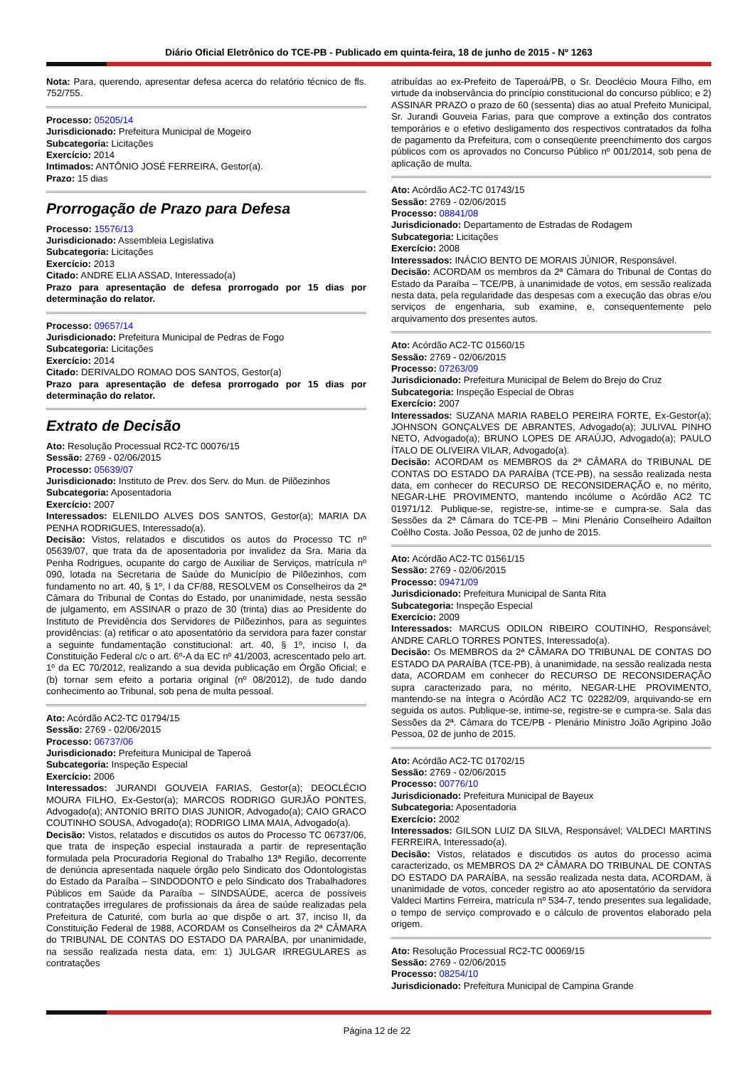Diário Oficial Eletrônico do TCE-PB - Publicado em quinta-feira, 18 de junho de 2015 - Nº 1263
Nota: Para, querendo, apresentar defesa acerca do relatório técnico de fls. 752/755.
Processo: 05205/14
Jurisdicionado: Prefeitura Municipal de Mogeiro
Subcategoria: Licitações
Exercício: 2014
Intimados: ANTÔNIO JOSÉ FERREIRA, Gestor(a).
Prazo: 15 dias
Prorrogação de Prazo para Defesa
Processo: 15576/13
Jurisdicionado: Assembleia Legislativa
Subcategoria: Licitações
Exercício: 2013
Citado: ANDRE ELIA ASSAD, Interessado(a)
Prazo para apresentação de defesa prorrogado por 15 dias por determinação do relator.
Processo: 09657/14
Jurisdicionado: Prefeitura Municipal de Pedras de Fogo
Subcategoria: Licitações
Exercício: 2014
Citado: DERIVALDO ROMAO DOS SANTOS, Gestor(a)
Prazo para apresentação de defesa prorrogado por 15 dias por determinação do relator.
Extrato de Decisão
Ato: Resolução Processual RC2-TC 00076/15
Sessão: 2769 - 02/06/2015
Processo: 05639/07
Jurisdicionado: Instituto de Prev. dos Serv. do Mun. de Pilõezinhos
Subcategoria: Aposentadoria
Exercício: 2007
Interessados: ELENILDO ALVES DOS SANTOS, Gestor(a); MARIA DA PENHA RODRIGUES, Interessado(a).
Decisão: Vistos, relatados e discutidos os autos do Processo TC nº 05639/07, que trata da de aposentadoria por invalidez da Sra. Maria da Penha Rodrigues, ocupante do cargo de Auxiliar de Serviços, matrícula nº 090, lotada na Secretaria de Saúde do Município de Pilõezinhos, com fundamento no art. 40, § 1º, I da CF/88, RESOLVEM os Conselheiros da 2ª Câmara do Tribunal de Contas do Estado, por unanimidade, nesta sessão de julgamento, em ASSINAR o prazo de 30 (trinta) dias ao Presidente do Instituto de Previdência dos Servidores de Pilõezinhos, para as seguintes providências: (a) retificar o ato aposentatório da servidora para fazer constar a seguinte fundamentação constitucional: art. 40, § 1º, inciso I, da Constituição Federal c/c o art. 6º-A da EC nº 41/2003, acrescentado pelo art. 1º da EC 70/2012, realizando a sua devida publicação em Órgão Oficial; e (b) tornar sem efeito a portaria original (nº 08/2012), de tudo dando conhecimento ao Tribunal, sob pena de multa pessoal.
Ato: Acórdão AC2-TC 01794/15
Sessão: 2769 - 02/06/2015
Processo: 06737/06
Jurisdicionado: Prefeitura Municipal de Taperoá
Subcategoria: Inspeção Especial
Exercício: 2006
Interessados: JURANDI GOUVEIA FARIAS, Gestor(a); DEOCLÉCIO MOURA FILHO, Ex-Gestor(a); MARCOS RODRIGO GURJÃO PONTES, Advogado(a); ANTONIO BRITO DIAS JUNIOR, Advogado(a); CAIO GRACO COUTINHO SOUSA, Advogado(a); RODRIGO LIMA MAIA, Advogado(a).
Decisão: Vistos, relatados e discutidos os autos do Processo TC 06737/06, que trata de inspeção especial instaurada a partir de representação formulada pela Procuradoria Regional do Trabalho 13ª Região, decorrente de denúncia apresentada naquele órgão pelo Sindicato dos Odontologistas do Estado da Paraíba – SINDODONTO e pelo Sindicato dos Trabalhadores Públicos em Saúde da Paraíba – SINDSAÚDE, acerca de possíveis contratações irregulares de profissionais da área de saúde realizadas pela Prefeitura de Caturité, com burla ao que dispõe o art. 37, inciso II, da Constituição Federal de 1988, ACORDAM os Conselheiros da 2ª CÂMARA do TRIBUNAL DE CONTAS DO ESTADO DA PARAÍBA, por unanimidade, na sessão realizada nesta data, em: 1) JULGAR IRREGULARES as contratações
atribuídas ao ex-Prefeito de Taperoá/PB, o Sr. Deoclécio Moura Filho, em virtude da inobservância do princípio constitucional do concurso público; e 2) ASSINAR PRAZO o prazo de 60 (sessenta) dias ao atual Prefeito Municipal, Sr. Jurandi Gouveia Farias, para que comprove a extinção dos contratos temporários e o efetivo desligamento dos respectivos contratados da folha de pagamento da Prefeitura, com o conseqüente preenchimento dos cargos públicos com os aprovados no Concurso Público nº 001/2014, sob pena de aplicação de multa.
Ato: Acórdão AC2-TC 01743/15
Sessão: 2769 - 02/06/2015
Processo: 08841/08
Jurisdicionado: Departamento de Estradas de Rodagem
Subcategoria: Licitações
Exercício: 2008
Interessados: INÁCIO BENTO DE MORAIS JÚNIOR, Responsável.
Decisão: ACORDAM os membros da 2ª Câmara do Tribunal de Contas do Estado da Paraíba – TCE/PB, à unanimidade de votos, em sessão realizada nesta data, pela regularidade das despesas com a execução das obras e/ou serviços de engenharia, sub examine, e, consequentemente pelo arquivamento dos presentes autos.
Ato: Acórdão AC2-TC 01560/15
Sessão: 2769 - 02/06/2015
Processo: 07263/09
Jurisdicionado: Prefeitura Municipal de Belem do Brejo do Cruz
Subcategoria: Inspeção Especial de Obras
Exercício: 2007
Interessados: SUZANA MARIA RABELO PEREIRA FORTE, Ex-Gestor(a); JOHNSON GONÇALVES DE ABRANTES, Advogado(a); JULIVAL PINHO NETO, Advogado(a); BRUNO LOPES DE ARAÚJO, Advogado(a); PAULO ÍTALO DE OLIVEIRA VILAR, Advogado(a).
Decisão: ACORDAM os MEMBROS da 2ª CÂMARA do TRIBUNAL DE CONTAS DO ESTADO DA PARAÍBA (TCE-PB), na sessão realizada nesta data, em conhecer do RECURSO DE RECONSIDERAÇÃO e, no mérito, NEGAR-LHE PROVIMENTO, mantendo incólume o Acórdão AC2 TC 01971/12. Publique-se, registre-se, intime-se e cumpra-se. Sala das Sessões da 2ª Câmara do TCE-PB – Mini Plenário Conselheiro Adailton Coêlho Costa. João Pessoa, 02 de junho de 2015.
Ato: Acórdão AC2-TC 01561/15
Sessão: 2769 - 02/06/2015
Processo: 09471/09
Jurisdicionado: Prefeitura Municipal de Santa Rita
Subcategoria: Inspeção Especial
Exercício: 2009
Interessados: MARCUS ODILON RIBEIRO COUTINHO, Responsável; ANDRE CARLO TORRES PONTES, Interessado(a).
Decisão: Os MEMBROS da 2ª CÂMARA DO TRIBUNAL DE CONTAS DO ESTADO DA PARAÍBA (TCE-PB), à unanimidade, na sessão realizada nesta data, ACORDAM em conhecer do RECURSO DE RECONSIDERAÇÃO supra caracterizado para, no mérito, NEGAR-LHE PROVIMENTO, mantendo-se na íntegra o Acórdão AC2 TC 02282/09, arquivando-se em seguida os autos. Publique-se, intime-se, registre-se e cumpra-se. Sala das Sessões da 2ª. Câmara do TCE/PB - Plenário Ministro João Agripino João Pessoa, 02 de junho de 2015.
Ato: Acórdão AC2-TC 01702/15
Sessão: 2769 - 02/06/2015
Processo: 00776/10
Jurisdicionado: Prefeitura Municipal de Bayeux
Subcategoria: Aposentadoria
Exercício: 2002
Interessados: GILSON LUIZ DA SILVA, Responsável; VALDECI MARTINS FERREIRA, Interessado(a).
Decisão: Vistos, relatados e discutidos os autos do processo acima caracterizado, os MEMBROS DA 2ª CÂMARA DO TRIBUNAL DE CONTAS DO ESTADO DA PARAÍBA, na sessão realizada nesta data, ACORDAM, à unanimidade de votos, conceder registro ao ato aposentatório da servidora Valdeci Martins Ferreira, matrícula nº 534-7, tendo presentes sua legalidade, o tempo de serviço comprovado e o cálculo de proventos elaborado pela origem.
Ato: Resolução Processual RC2-TC 00069/15
Sessão: 2769 - 02/06/2015
Processo: 08254/10
Jurisdicionado: Prefeitura Municipal de Campina Grande
Página 12 de 22